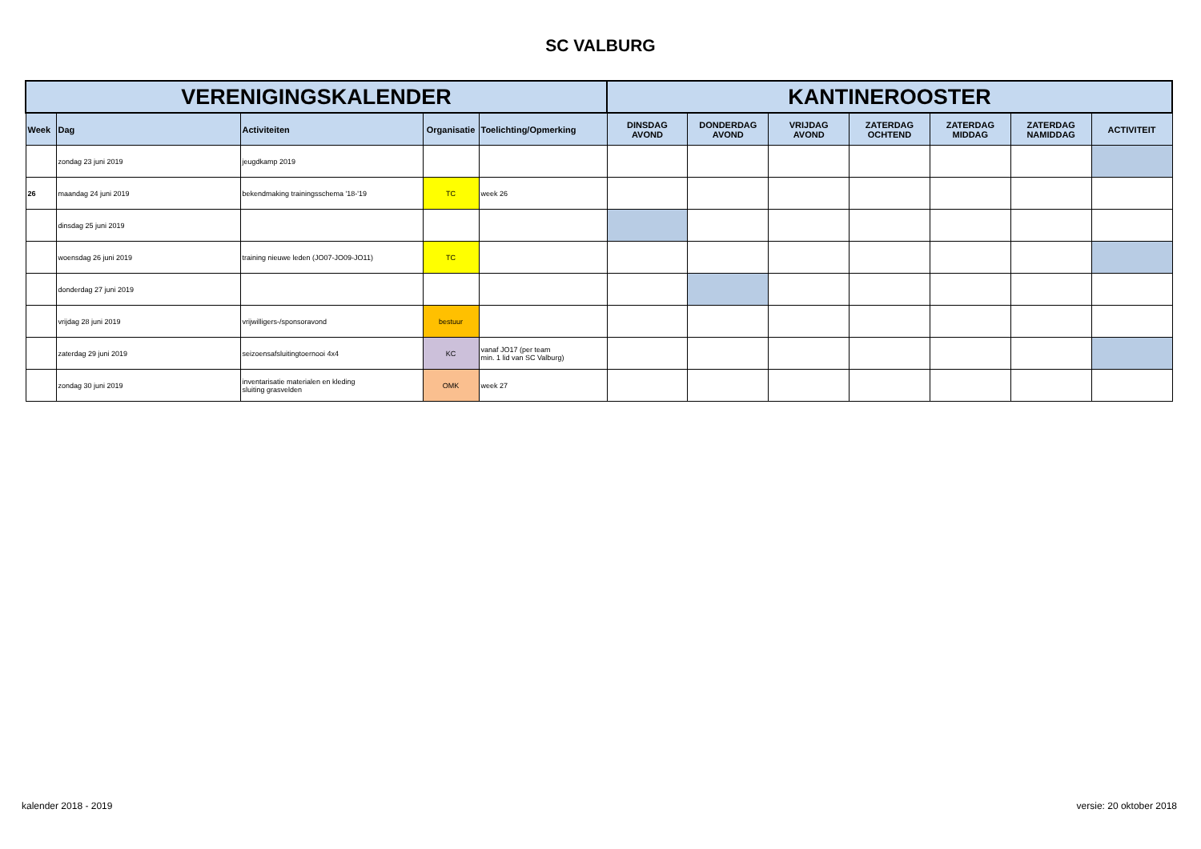SC VALBURG
| VERENIGINGSKALENDER | | | | | KANTINEROOSTER | | | | | | |
| --- | --- | --- | --- | --- | --- | --- | --- | --- | --- | --- | --- |
| Week | Dag | Activiteiten | Organisatie | Toelichting/Opmerking | DINSDAG AVOND | DONDERDAG AVOND | VRIJDAG AVOND | ZATERDAG OCHTEND | ZATERDAG MIDDAG | ZATERDAG NAMIDDAG | ACTIVITEIT |
| | zondag 23 juni 2019 | jeugdkamp 2019 | | | | | | | | | |
| 26 | maandag 24 juni 2019 | bekendmaking trainingsschema '18-'19 | TC | week 26 | | | | | | | |
| | dinsdag 25 juni 2019 | | | | | | | | | | |
| | woensdag 26 juni 2019 | training nieuwe leden (JO07-JO09-JO11) | TC | | | | | | | | |
| | donderdag 27 juni 2019 | | | | | | | | | | |
| | vrijdag 28 juni 2019 | vrijwilligers-/sponsoravond | bestuur | | | | | | | | |
| | zaterdag 29 juni 2019 | seizoensafsluitingtoernooi 4x4 | KC | vanaf JO17 (per team min. 1 lid van SC Valburg) | | | | | | | |
| | zondag 30 juni 2019 | inventarisatie materialen en kleding sluiting grasvelden | OMK | week 27 | | | | | | | |
kalender 2018 - 2019 versie: 20 oktober 2018